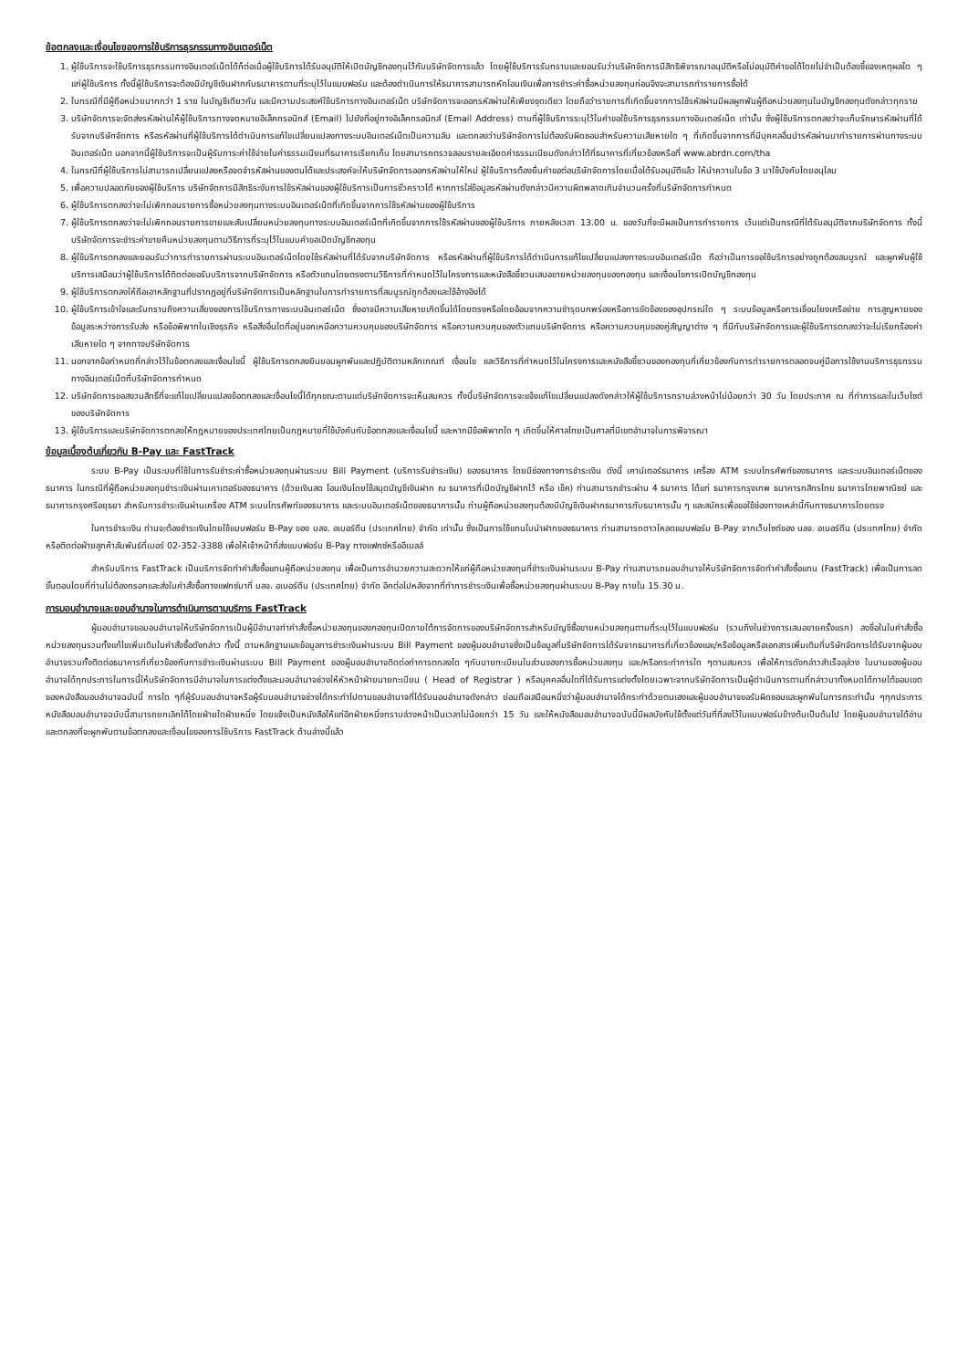ข้อตกลงและเงื่อนไขของการใช้บริการธุรกรรมทางอินเตอร์เน็ต
1. ผู้ใช้บริการจะใช้บริการธุรกรรมทางอินเตอร์เน็ตได้ก็ต่อเมื่อผู้ใช้บริการได้รับอนุมัติให้เปิดบัญชีกองทุนไว้กับบริษัทจัดการแล้ว โดยผู้ใช้บริการรับทราบและยอมรับว่าบริษัทจัดการมีสิทธิพิจารณาอนุมัติหรือไม่อนุมัติคำขอได้โดยไม่จำเป็นต้องชี้แจงเหตุผลใด ๆ แก่ผู้ใช้บริการ ทั้งนี้ผู้ใช้บริการจะต้องมีบัญชีเงินฝากกับธนาคารตามที่ระบุไว้ในแบบฟอร์ม และต้องดำเนินการให้ธนาคารสามารถหักโอนเงินเพื่อการชำระค่าซื้อหน่วยลงทุนก่อนจึงจะสามารถทำรายการซื้อได้
2. ในกรณีที่มีผู้ถือหน่วยมากกว่า 1 ราย ในบัญชีเดียวกัน และมีความประสงค์ใช้บริการทางอินเตอร์เน็ต บริษัทจัดการจะออกรหัสผ่านให้เพียงชุดเดียว โดยถือว่ารายการที่เกิดขึ้นจากการใช้รหัสผ่านมีผลผูกพันผู้ถือหน่วยลงทุนในบัญชีกองทุนดังกล่าวทุกราย
3. บริษัทจัดการจะจัดส่งรหัสผ่านให้ผู้ใช้บริการทางจดหมายอิเล็คทรอนิกส์ (Email) ไปยังที่อยู่ทางอิเล็คทรอนิกส์ (Email Address) ตามที่ผู้ใช้บริการระบุไว้ในคำขอใช้บริการธุรกรรมทางอินเตอร์เน็ต เท่านั้น ซึ่งผู้ใช้บริการตกลงว่าจะเก็บรักษารหัสผ่านที่ได้รับจากบริษัทจัดการ หรือรหัสผ่านที่ผู้ใช้บริการได้ดำเนินการแก้ไขเปลี่ยนแปลงทางระบบอินเตอร์เน็ตเป็นความลับ และตกลงว่าบริษัทจัดการไม่ต้องรับผิดชอบสำหรับความเสียหายใด ๆ ที่เกิดขึ้นจากการที่มีบุคคลอื่นนำรหัสผ่านมาทำรายการผ่านทางระบบอินเตอร์เน็ต นอกจากนี้ผู้ใช้บริการจะเป็นผู้รับภาระค่าใช้จ่ายในค่าธรรมเนียมที่ธนาคารเรียกเก็บ โดยสามารถตรวจสอบรายละเอียดค่าธรรมเนียมดังกล่าวได้ที่ธนาคารที่เกี่ยวข้องหรือที่ www.abrdn.com/tha
4. ในกรณีที่ผู้ใช้บริการไม่สามารถเปลี่ยนแปลงหรือจดจำรหัสผ่านของตนได้และประสงค์จะให้บริษัทจัดการออกรหัสผ่านให้ใหม่ ผู้ใช้บริการต้องยื่นคำขอต่อบริษัทจัดการโดยเมื่อได้รับอนุมัติแล้ว ให้นำความในข้อ 3 มาใช้บังคับโดยอนุโลม
5. เพื่อความปลอดภัยของผู้ใช้บริการ บริษัทจัดการมีสิทธิระงับการใช้รหัสผ่านของผู้ใช้บริการเป็นการชั่วคราวได้ หากการใส่ข้อมูลรหัสผ่านดังกล่าวมีความผิดพลาดเกินจำนวนครั้งที่บริษัทจัดการกำหนด
6. ผู้ใช้บริการตกลงว่าจะไม่เพิกถอนรายการซื้อหน่วยลงทุนทางระบบอินเตอร์เน็ตที่เกิดขึ้นจากการใช้รหัสผ่านของผู้ใช้บริการ
7. ผู้ใช้บริการตกลงว่าจะไม่เพิกถอนรายการขายและสับเปลี่ยนหน่วยลงทุนทางระบบอินเตอร์เน็ตที่เกิดขึ้นจากการใช้รหัสผ่านของผู้ใช้บริการ ภายหลังเวลา 13.00 น. ของวันที่จะมีผลเป็นการทำรายการ เว้นแต่เป็นกรณีที่ได้รับอนุมัติจากบริษัทจัดการ ทั้งนี้ บริษัทจัดการจะชำระค่าขายคืนหน่วยลงทุนตามวิธีการที่ระบุไว้ในแบบคำขอเปิดบัญชีกองทุน
8. ผู้ใช้บริการตกลงและยอมรับว่าการทำรายการผ่านระบบอินเตอร์เน็ตโดยใช้รหัสผ่านที่ได้รับจากบริษัทจัดการ หรือรหัสผ่านที่ผู้ใช้บริการได้ดำเนินการแก้ไขเปลี่ยนแปลงทางระบบอินเตอร์เน็ต ถือว่าเป็นการขอใช้บริการอย่างถูกต้องสมบูรณ์ และผูกพันผู้ใช้บริการเสมือนว่าผู้ใช้บริการได้ติดต่อขอรับบริการจากบริษัทจัดการ หรือตัวแทนโดยตรงตามวิธีการที่กำหนดไว้ในโครงการและหนังสือชี้ชวนเสนอขายหน่วยลงทุนของกองทุน และเงื่อนไขการเปิดบัญชีกองทุน
9. ผู้ใช้บริการตกลงให้ถือเอาหลักฐานที่ปรากฏอยู่ที่บริษัทจัดการเป็นหลักฐานในการทำรายการที่สมบูรณ์ถูกต้องและใช้อ้างอิงได้
10. ผู้ใช้บริการเข้าใจและรับทราบถึงความเสี่ยงของการใช้บริการทางระบบอินเตอร์เน็ต ซึ่งอาจมีความเสียหายเกิดขึ้นได้โดยตรงหรือโดยอ้อมจากความชำรุดบกพร่องหรือการขัดข้องของอุปกรณ์ใด ๆ ระบบข้อมูลหรือการเชื่อมโยงเครือข่าย การสูญหายของข้อมูลระหว่างการรับส่ง หรือข้อพิพาทในเชิงธุรกิจ หรือสิ่งอื่นใดที่อยู่นอกเหนือความควบคุมของบริษัทจัดการ หรือความควบคุมของตัวแทนบริษัทจัดการ หรือความควบคุมของคู่สัญญาต่าง ๆ ที่มีกับบริษัทจัดการและผู้ใช้บริการตกลงว่าจะไม่เรียกร้องค่าเสียหายใด ๆ จากทางบริษัทจัดการ
11. นอกจากข้อกำหนดที่กล่าวไว้ในข้อตกลงและเงื่อนไขนี้ ผู้ใช้บริการตกลงยินยอมผูกพันและปฏิบัติตามหลักเกณฑ์ เงื่อนไข และวิธีการที่กำหนดไว้ในโครงการและหนังสือชี้ชวนของกองทุนที่เกี่ยวข้องกับการทำรายการตลอดจนคู่มือการใช้งานบริการธุรกรรมทางอินเตอร์เน็ตที่บริษัทจัดการกำหนด
12. บริษัทจัดการขอสงวนสิทธิ์ที่จะแก้ไขเปลี่ยนแปลงข้อตกลงและเงื่อนไขนี้ได้ทุกขณะตามแต่บริษัทจัดการจะเห็นสมควร ทั้งนี้บริษัทจัดการจะแจ้งแก้ไขเปลี่ยนแปลงดังกล่าวให้ผู้ใช้บริการทราบล่วงหน้าไม่น้อยกว่า 30 วัน โดยประกาศ ณ ที่ทำการและในเว็บไซต์ของบริษัทจัดการ
13. ผู้ใช้บริการและบริษัทจัดการตกลงให้กฎหมายของประเทศไทยเป็นกฎหมายที่ใช้บังคับกับข้อตกลงและเงื่อนไขนี้ และหากมีข้อพิพาทใด ๆ เกิดขึ้นให้ศาลไทยเป็นศาลที่มีเขตอำนาจในการพิจารณา
ข้อมูลเบื้องต้นเกี่ยวกับ B-Pay และ FastTrack
ระบบ B-Pay เป็นระบบที่ใช้ในการรับชำระค่าซื้อหน่วยลงทุนผ่านระบบ Bill Payment (บริการรับชำระเงิน) ของธนาคาร โดยมีช่องทางการชำระเงิน ดังนี้ เคาน์เตอร์ธนาคาร เครื่อง ATM ระบบโทรศัพท์ของธนาคาร และระบบอินเตอร์เน็ตของธนาคาร ในกรณีที่ผู้ถือหน่วยลงทุนชำระเงินผ่านเคาเตอร์ของธนาคาร (ด้วยเงินสด โอนเงินโดยใช้สมุดบัญชีเงินฝาก ณ ธนาคารที่เปิดบัญชีฝากไว้ หรือ เช็ค) ท่านสามารถชำระผ่าน 4 ธนาคาร ได้แก่ ธนาคารกรุงเทพ ธนาคารกสิกรไทย ธนาคารไทยพาณิชย์ และธนาคารกรุงศรีอยุธยา สำหรับการชำระเงินผ่านเครื่อง ATM ระบบโทรศัพท์ของธนาคาร และระบบอินเตอร์เน็ตของธนาคารนั้น ท่านผู้ถือหน่วยลงทุนต้องมีบัญชีเงินฝากธนาคารกับธนาคารนั้น ๆ และสมัครเพื่อขอใช้ช่องทางเหล่านี้กับทางธนาคารโดยตรง
ในการชำระเงิน ท่านจะต้องชำระเงินโดยใช้แบบฟอร์ม B-Pay ของ บลจ. อเบอร์ดีน (ประเทศไทย) จำกัด เท่านั้น ซึ่งเป็นการใช้แทนใบนำฝากของธนาคาร ท่านสามารถดาวโหลดแบบฟอร์ม B-Pay จากเว็บไซต์ของ บลจ. อเบอร์ดีน (ประเทศไทย) จำกัด หรือติดต่อฝ่ายลูกค้าสัมพันธ์ที่เบอร์ 02-352-3388 เพื่อให้เจ้าหน้าที่ส่งแบบฟอร์ม B-Pay ทางแฟกซ์หรืออีเมลล์
สำหรับบริการ FastTrack เป็นบริการจัดทำคำสั่งซื้อแทนผู้ถือหน่วยลงทุน เพื่อเป็นการอำนวยความสะดวกให้แก่ผู้ถือหน่วยลงทุนที่ชำระเงินผ่านระบบ B-Pay ท่านสามารถมอบอำนาจให้บริษัทจัดการจัดทำคำสั่งซื้อแทน (FastTrack) เพื่อเป็นการลดขั้นตอนโดยที่ท่านไม่ต้องกรอกและส่งใบคำสั่งซื้อทางแฟกซ์มาที่ บลจ. อเบอร์ดีน (ประเทศไทย) จำกัด อีกต่อไปหลังจากที่ทำการชำระเงินเพื่อซื้อหน่วยลงทุนผ่านระบบ B-Pay ภายใน 15.30 น.
การมอบอำนาจและขอบอำนาจในการดำเนินการตามบริการ FastTrack
ผู้มอบอำนาจขอมอบอำนาจให้บริษัทจัดการเป็นผู้มีอำนาจทำคำสั่งซื้อหน่วยลงทุนของกองทุนเปิดภายใต้การจัดการของบริษัทจัดการสำหรับบัญชีซื้อขายหน่วยลงทุนตามที่ระบุไว้ในแบบฟอร์ม (รวมถึงในช่วงการเสนอขายครั้งแรก) ลงชื่อในใบคำสั่งซื้อหน่วยลงทุนรวมทั้งแก้ไขเพิ่มเติมใบคำสั่งซื้อดังกล่าว ทั้งนี้ ตามหลักฐานและข้อมูลการชำระเงินผ่านระบบ Bill Payment ของผู้มอบอำนาจซึ่งเป็นข้อมูลที่บริษัทจัดการได้รับจากธนาคารที่เกี่ยวข้องและ/หรือข้อมูลหรือเอกสารเพิ่มเติมที่บริษัทจัดการได้รับจากผู้มอบอำนาจรวมทั้งติดต่อธนาคารที่เกี่ยวข้องกับการชำระเงินผ่านระบบ Bill Payment ของผู้มอบอำนาจติดต่อทำการตกลงใด ๆกับนายทะเบียนในส่วนของการซื้อหน่วยลงทุน และ/หรือกระทำการใด ๆตามสมควร เพื่อให้การดังกล่าวสำเร็จลุล่วง ในนามของผู้มอบอำนาจได้ทุกประการในการนี้ให้บริษัทจัดการมีอำนาจในการแต่งตั้งและมอบอำนาจช่วงให้หัวหน้าฝ่ายนายทะเบียน ( Head of Registrar ) หรือบุคคลอื่นใดที่ได้รับการแต่งตั้งโดยเฉพาะจากบริษัทจัดการเป็นผู้ดำเนินการตามที่กล่าวมาทั้งหมดได้ภายใต้ขอบเขตของหนังสือมอบอำนาจฉบับนี้ การใด ๆที่ผู้รับมอบอำนาจหรือผู้รับมอบอำนาจช่วงได้กระทำไปตามขอบอำนาจที่ได้รับมอบอำนาจดังกล่าว ย่อมถือเสมือนหนึ่งว่าผู้มอบอำนาจได้กระทำด้วยตนเองและผู้มอบอำนาจขอรับผิดชอบและผูกพันในการกระทำนั้น ๆทุกประการหนังสือมอบอำนาจฉบับนี้สามารถยกเลิกได้โดยฝ่ายใดฝ่ายหนึ่ง โดยแจ้งเป็นหนังสือให้แก่อีกฝ่ายหนึ่งทราบล่วงหน้าเป็นเวลาไม่น้อยกว่า 15 วัน และให้หนังสือมอบอำนาจฉบับนี้มีผลบังคับใช้ตั้งแต่วันที่ที่ลงไว้ในแบบฟอร์มข้างต้นเป็นต้นไป โดยผู้มอบอำนาจได้อ่านและตกลงที่จะผูกพันตามข้อตกลงและเงื่อนไขของการใช้บริการ FastTrack ด้านล่างนี้แล้ว